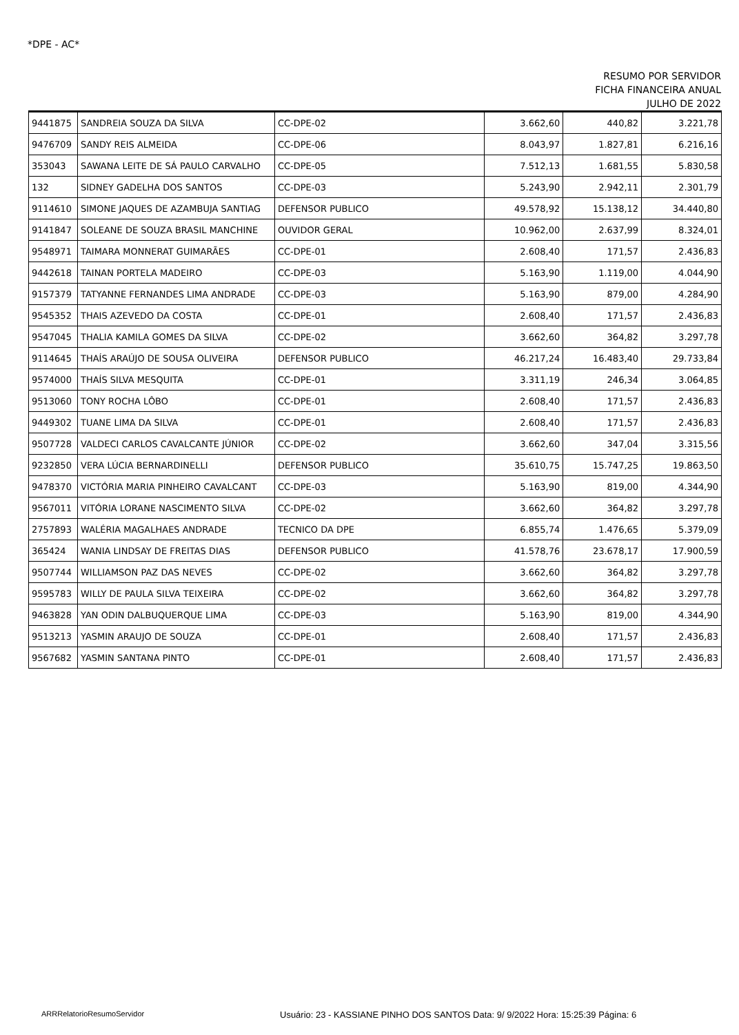*DPE - AC*
RESUMO POR SERVIDOR
FICHA FINANCEIRA ANUAL
JULHO DE 2022
| 9441875 | SANDREIA SOUZA DA SILVA | CC-DPE-02 | 3.662,60 | 440,82 | 3.221,78 |
| 9476709 | SANDY REIS ALMEIDA | CC-DPE-06 | 8.043,97 | 1.827,81 | 6.216,16 |
| 353043 | SAWANA LEITE DE SÁ PAULO CARVALHO | CC-DPE-05 | 7.512,13 | 1.681,55 | 5.830,58 |
| 132 | SIDNEY GADELHA DOS SANTOS | CC-DPE-03 | 5.243,90 | 2.942,11 | 2.301,79 |
| 9114610 | SIMONE JAQUES DE AZAMBUJA SANTIAG | DEFENSOR PUBLICO | 49.578,92 | 15.138,12 | 34.440,80 |
| 9141847 | SOLEANE DE SOUZA BRASIL MANCHINE | OUVIDOR GERAL | 10.962,00 | 2.637,99 | 8.324,01 |
| 9548971 | TAIMARA MONNERAT GUIMARÃES | CC-DPE-01 | 2.608,40 | 171,57 | 2.436,83 |
| 9442618 | TAINAN PORTELA MADEIRO | CC-DPE-03 | 5.163,90 | 1.119,00 | 4.044,90 |
| 9157379 | TATYANNE FERNANDES LIMA ANDRADE | CC-DPE-03 | 5.163,90 | 879,00 | 4.284,90 |
| 9545352 | THAIS AZEVEDO DA COSTA | CC-DPE-01 | 2.608,40 | 171,57 | 2.436,83 |
| 9547045 | THALIA KAMILA GOMES DA SILVA | CC-DPE-02 | 3.662,60 | 364,82 | 3.297,78 |
| 9114645 | THAÍS ARAÚJO DE SOUSA OLIVEIRA | DEFENSOR PUBLICO | 46.217,24 | 16.483,40 | 29.733,84 |
| 9574000 | THAÍS SILVA MESQUITA | CC-DPE-01 | 3.311,19 | 246,34 | 3.064,85 |
| 9513060 | TONY ROCHA LÔBO | CC-DPE-01 | 2.608,40 | 171,57 | 2.436,83 |
| 9449302 | TUANE LIMA DA SILVA | CC-DPE-01 | 2.608,40 | 171,57 | 2.436,83 |
| 9507728 | VALDECI CARLOS CAVALCANTE JÚNIOR | CC-DPE-02 | 3.662,60 | 347,04 | 3.315,56 |
| 9232850 | VERA LÚCIA BERNARDINELLI | DEFENSOR PUBLICO | 35.610,75 | 15.747,25 | 19.863,50 |
| 9478370 | VICTÓRIA MARIA PINHEIRO CAVALCANT | CC-DPE-03 | 5.163,90 | 819,00 | 4.344,90 |
| 9567011 | VITÓRIA LORANE NASCIMENTO SILVA | CC-DPE-02 | 3.662,60 | 364,82 | 3.297,78 |
| 2757893 | WALÉRIA MAGALHAES ANDRADE | TECNICO DA DPE | 6.855,74 | 1.476,65 | 5.379,09 |
| 365424 | WANIA LINDSAY DE FREITAS DIAS | DEFENSOR PUBLICO | 41.578,76 | 23.678,17 | 17.900,59 |
| 9507744 | WILLIAMSON PAZ DAS NEVES | CC-DPE-02 | 3.662,60 | 364,82 | 3.297,78 |
| 9595783 | WILLY DE PAULA SILVA TEIXEIRA | CC-DPE-02 | 3.662,60 | 364,82 | 3.297,78 |
| 9463828 | YAN ODIN DALBUQUERQUE LIMA | CC-DPE-03 | 5.163,90 | 819,00 | 4.344,90 |
| 9513213 | YASMIN ARAUJO DE SOUZA | CC-DPE-01 | 2.608,40 | 171,57 | 2.436,83 |
| 9567682 | YASMIN SANTANA PINTO | CC-DPE-01 | 2.608,40 | 171,57 | 2.436,83 |
ARRRelatorioResumoServidor Usuário: 23 - KASSIANE PINHO DOS SANTOS Data: 9/ 9/2022 Hora: 15:25:39 Página: 6